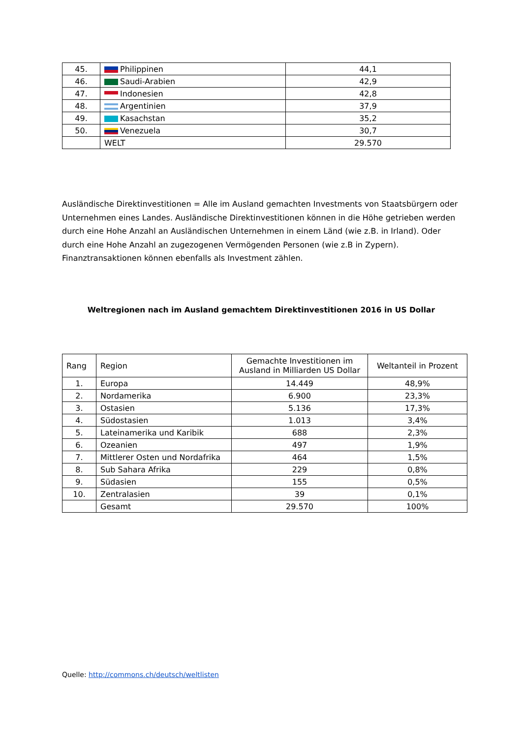| 45. | Philippinen | 44,1 |
| 46. | Saudi-Arabien | 42,9 |
| 47. | Indonesien | 42,8 |
| 48. | Argentinien | 37,9 |
| 49. | Kasachstan | 35,2 |
| 50. | Venezuela | 30,7 |
| | WELT | 29.570 |
Ausländische Direktinvestitionen = Alle im Ausland gemachten Investments von Staatsbürgern oder Unternehmen eines Landes. Ausländische Direktinvestitionen können in die Höhe getrieben werden durch eine Hohe Anzahl an Ausländischen Unternehmen in einem Länd (wie z.B. in Irland). Oder durch eine Hohe Anzahl an zugezogenen Vermögenden Personen (wie z.B in Zypern). Finanztransaktionen können ebenfalls als Investment zählen.
Weltregionen nach im Ausland gemachtem Direktinvestitionen 2016 in US Dollar
| Rang | Region | Gemachte Investitionen im Ausland in Milliarden US Dollar | Weltanteil in Prozent |
| --- | --- | --- | --- |
| 1. | Europa | 14.449 | 48,9% |
| 2. | Nordamerika | 6.900 | 23,3% |
| 3. | Ostasien | 5.136 | 17,3% |
| 4. | Südostasien | 1.013 | 3,4% |
| 5. | Lateinamerika und Karibik | 688 | 2,3% |
| 6. | Ozeanien | 497 | 1,9% |
| 7. | Mittlerer Osten und Nordafrika | 464 | 1,5% |
| 8. | Sub Sahara Afrika | 229 | 0,8% |
| 9. | Südasien | 155 | 0,5% |
| 10. | Zentralasien | 39 | 0,1% |
| | Gesamt | 29.570 | 100% |
Quelle: http://commons.ch/deutsch/weltlisten